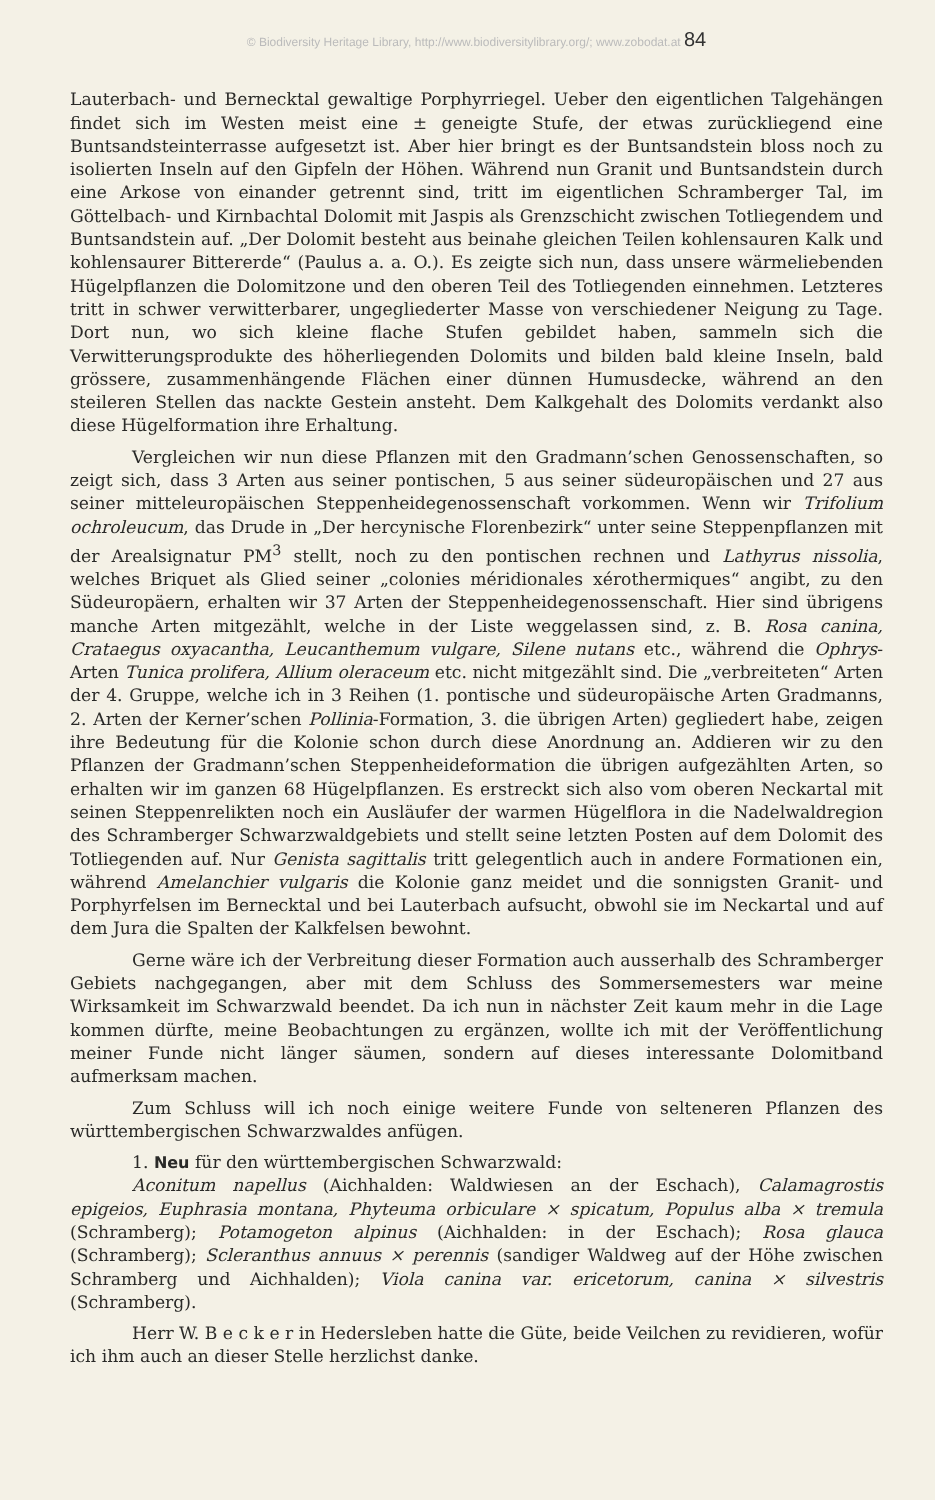© Biodiversity Heritage Library, http://www.biodiversitylibrary.org/; www.zobodat.at 84
Lauterbach- und Bernecktal gewaltige Porphyrriegel. Ueber den eigentlichen Talgehängen findet sich im Westen meist eine ± geneigte Stufe, der etwas zurückliegend eine Buntsandsteinterrasse aufgesetzt ist. Aber hier bringt es der Buntsandstein bloss noch zu isolierten Inseln auf den Gipfeln der Höhen. Während nun Granit und Buntsandstein durch eine Arkose von einander getrennt sind, tritt im eigentlichen Schramberger Tal, im Göttelbach- und Kirnbachtal Dolomit mit Jaspis als Grenzschicht zwischen Totliegendem und Buntsandstein auf. „Der Dolomit besteht aus beinahe gleichen Teilen kohlensauren Kalk und kohlensaurer Bittererde“ (Paulus a. a. O.). Es zeigte sich nun, dass unsere wärmeliebenden Hügelpflanzen die Dolomitzone und den oberen Teil des Totliegenden einnehmen. Letzteres tritt in schwer verwitterbarer, ungegliederter Masse von verschiedener Neigung zu Tage. Dort nun, wo sich kleine flache Stufen gebildet haben, sammeln sich die Verwitterungsprodukte des höherliegenden Dolomits und bilden bald kleine Inseln, bald grössere, zusammenhängende Flächen einer dünnen Humusdecke, während an den steileren Stellen das nackte Gestein ansteht. Dem Kalkgehalt des Dolomits verdankt also diese Hügelformation ihre Erhaltung.
Vergleichen wir nun diese Pflanzen mit den Gradmann’schen Genossenschaften, so zeigt sich, dass 3 Arten aus seiner pontischen, 5 aus seiner südeuropäischen und 27 aus seiner mitteleuropäischen Steppenheidegenossenschaft vorkommen. Wenn wir Trifolium ochroleucum, das Drude in „Der hercynische Florenbezirk“ unter seine Steppenpflanzen mit der Arealsignatur PM<sup>3</sup> stellt, noch zu den pontischen rechnen und Lathyrus nissolia, welches Briquet als Glied seiner „colonies méridionales xérothermiques“ angibt, zu den Südeuropäern, erhalten wir 37 Arten der Steppenheidegenossenschaft. Hier sind übrigens manche Arten mitgezählt, welche in der Liste weggelassen sind, z. B. Rosa canina, Crataegus oxyacantha, Leucanthemum vulgare, Silene nutans etc., während die Ophrys-Arten Tunica prolifera, Allium oleraceum etc. nicht mitgezählt sind. Die „verbreiteten“ Arten der 4. Gruppe, welche ich in 3 Reihen (1. pontische und südeuropäische Arten Gradmanns, 2. Arten der Kerner’schen Pollinia-Formation, 3. die übrigen Arten) gegliedert habe, zeigen ihre Bedeutung für die Kolonie schon durch diese Anordnung an. Addieren wir zu den Pflanzen der Gradmann’schen Steppenheideformation die übrigen aufgezählten Arten, so erhalten wir im ganzen 68 Hügelpflanzen. Es erstreckt sich also vom oberen Neckartal mit seinen Steppenrelikten noch ein Ausläufer der warmen Hügelflora in die Nadelwaldregion des Schramberger Schwarzwaldgebiets und stellt seine letzten Posten auf dem Dolomit des Totliegenden auf. Nur Genista sagittalis tritt gelegentlich auch in andere Formationen ein, während Amelanchier vulgaris die Kolonie ganz meidet und die sonnigsten Granit- und Porphyrfelsen im Bernecktal und bei Lauterbach aufsucht, obwohl sie im Neckartal und auf dem Jura die Spalten der Kalkfelsen bewohnt.
Gerne wäre ich der Verbreitung dieser Formation auch ausserhalb des Schramberger Gebiets nachgegangen, aber mit dem Schluss des Sommersemesters war meine Wirksamkeit im Schwarzwald beendet. Da ich nun in nächster Zeit kaum mehr in die Lage kommen dürfte, meine Beobachtungen zu ergänzen, wollte ich mit der Veröffentlichung meiner Funde nicht länger säumen, sondern auf dieses interessante Dolomitband aufmerksam machen.
Zum Schluss will ich noch einige weitere Funde von selteneren Pflanzen des württembergischen Schwarzwaldes anfügen.
1. Neu für den württembergischen Schwarzwald:
Aconitum napellus (Aichhalden: Waldwiesen an der Eschach), Calamagrostis epigeios, Euphrasia montana, Phyteuma orbiculare × spicatum, Populus alba × tremula (Schramberg); Potamogeton alpinus (Aichhalden: in der Eschach); Rosa glauca (Schramberg); Scleranthus annuus × perennis (sandiger Waldweg auf der Höhe zwischen Schramberg und Aichhalden); Viola canina var. ericetorum, canina × silvestris (Schramberg).
Herr W. B e c k e r in Hedersleben hatte die Güte, beide Veilchen zu revidieren, wofür ich ihm auch an dieser Stelle herzlichst danke.